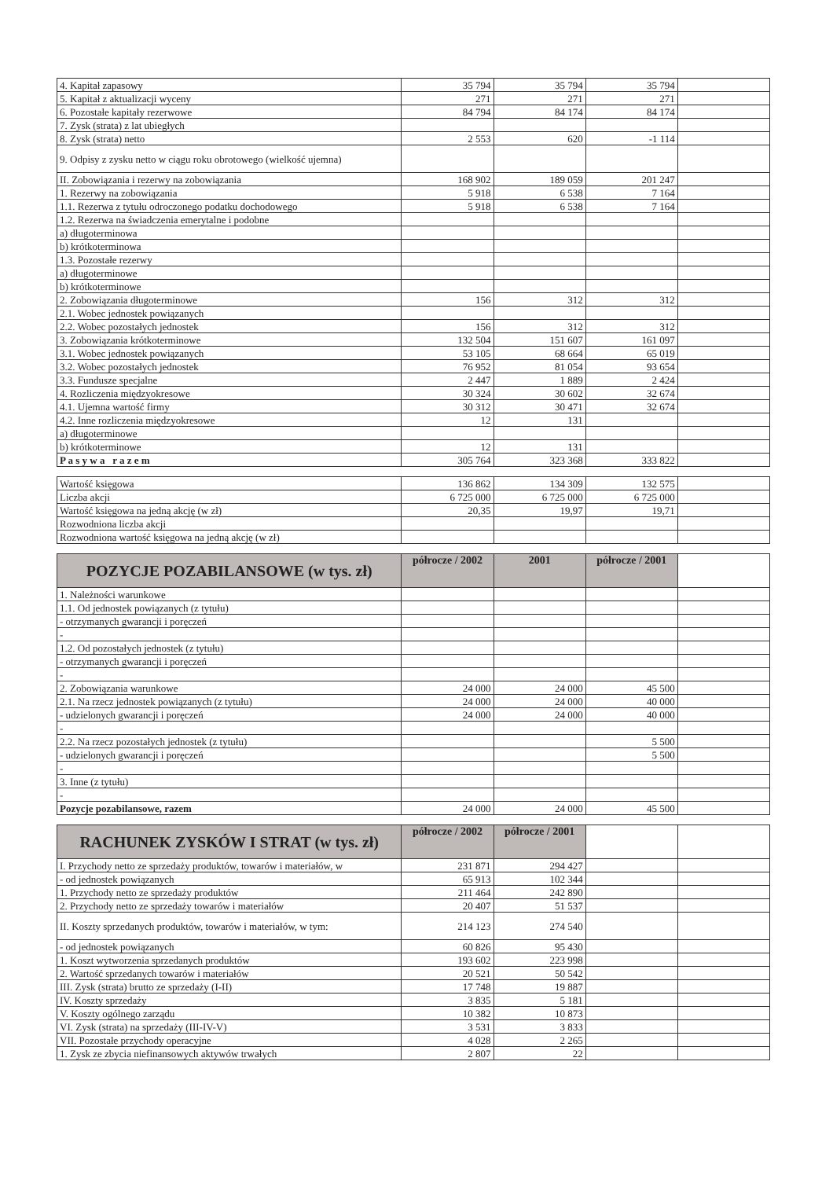| 4. Kapitał zapasowy | 35 794 | 35 794 | 35 794 | |
| 5. Kapitał z aktualizacji wyceny | 271 | 271 | 271 | |
| 6. Pozostałe kapitały rezerwowe | 84 794 | 84 174 | 84 174 | |
| 7. Zysk (strata) z lat ubiegłych | | | | |
| 8. Zysk (strata) netto | 2 553 | 620 | -1 114 | |
| 9. Odpisy z zysku netto w ciągu roku obrotowego (wielkość ujemna) | | | | |
| II. Zobowiązania i rezerwy na zobowiązania | 168 902 | 189 059 | 201 247 | |
| 1. Rezerwy na zobowiązania | 5 918 | 6 538 | 7 164 | |
| 1.1. Rezerwa z tytułu odroczonego podatku dochodowego | 5 918 | 6 538 | 7 164 | |
| 1.2. Rezerwa na świadczenia emerytalne i podobne | | | | |
| a) długoterminowa | | | | |
| b) krótkoterminowa | | | | |
| 1.3. Pozostałe rezerwy | | | | |
| a) długoterminowe | | | | |
| b) krótkoterminowe | | | | |
| 2. Zobowiązania długoterminowe | 156 | 312 | 312 | |
| 2.1. Wobec jednostek powiązanych | | | | |
| 2.2. Wobec pozostałych jednostek | 156 | 312 | 312 | |
| 3. Zobowiązania krótkoterminowe | 132 504 | 151 607 | 161 097 | |
| 3.1. Wobec jednostek powiązanych | 53 105 | 68 664 | 65 019 | |
| 3.2. Wobec pozostałych jednostek | 76 952 | 81 054 | 93 654 | |
| 3.3. Fundusze specjalne | 2 447 | 1 889 | 2 424 | |
| 4. Rozliczenia międzyokresowe | 30 324 | 30 602 | 32 674 | |
| 4.1. Ujemna wartość firmy | 30 312 | 30 471 | 32 674 | |
| 4.2. Inne rozliczenia międzyokresowe | 12 | 131 | | |
| a) długoterminowe | | | | |
| b) krótkoterminowe | 12 | 131 | | |
| P a s y w a r a z e m | 305 764 | 323 368 | 333 822 | |
| Wartość księgowa | 136 862 | 134 309 | 132 575 | |
| Liczba akcji | 6 725 000 | 6 725 000 | 6 725 000 | |
| Wartość księgowa na jedną akcję (w zł) | 20,35 | 19,97 | 19,71 | |
| Rozwodniona liczba akcji | | | | |
| Rozwodniona wartość księgowa na jedną akcję (w zł) | | | | |
| POZYCJE POZABILANSOWE (w tys. zł) | półrocze / 2002 | 2001 | półrocze / 2001 | |
| --- | --- | --- | --- | --- |
| 1. Należności warunkowe | | | | |
| 1.1. Od jednostek powiązanych (z tytułu) | | | | |
| - otrzymanych gwarancji i poręczeń | | | | |
| - | | | | |
| 1.2. Od pozostałych jednostek (z tytułu) | | | | |
| - otrzymanych gwarancji i poręczeń | | | | |
| - | | | | |
| 2. Zobowiązania warunkowe | 24 000 | 24 000 | 45 500 | |
| 2.1. Na rzecz jednostek powiązanych (z tytułu) | 24 000 | 24 000 | 40 000 | |
| - udzielonych gwarancji i poręczeń | 24 000 | 24 000 | 40 000 | |
| - | | | | |
| 2.2. Na rzecz pozostałych jednostek (z tytułu) | | | 5 500 | |
| - udzielonych gwarancji i poręczeń | | | 5 500 | |
| - | | | | |
| 3. Inne (z tytułu) | | | | |
| - | | | | |
| Pozycje pozabilansowe, razem | 24 000 | 24 000 | 45 500 | |
| RACHUNEK ZYSKÓW I STRAT (w tys. zł) | półrocze / 2002 | półrocze / 2001 | | |
| --- | --- | --- | --- | --- |
| I. Przychody netto ze sprzedaży produktów, towarów i materiałów, w | 231 871 | 294 427 | | |
| - od jednostek powiązanych | 65 913 | 102 344 | | |
| 1. Przychody netto ze sprzedaży produktów | 211 464 | 242 890 | | |
| 2. Przychody netto ze sprzedaży towarów i materiałów | 20 407 | 51 537 | | |
| II. Koszty sprzedanych produktów, towarów i materiałów, w tym: | 214 123 | 274 540 | | |
| - od jednostek powiązanych | 60 826 | 95 430 | | |
| 1. Koszt wytworzenia sprzedanych produktów | 193 602 | 223 998 | | |
| 2. Wartość sprzedanych towarów i materiałów | 20 521 | 50 542 | | |
| III. Zysk (strata) brutto ze sprzedaży (I-II) | 17 748 | 19 887 | | |
| IV. Koszty sprzedaży | 3 835 | 5 181 | | |
| V. Koszty ogólnego zarządu | 10 382 | 10 873 | | |
| VI. Zysk (strata) na sprzedaży (III-IV-V) | 3 531 | 3 833 | | |
| VII. Pozostałe przychody operacyjne | 4 028 | 2 265 | | |
| 1. Zysk ze zbycia niefinansowych aktywów trwałych | 2 807 | 22 | | |